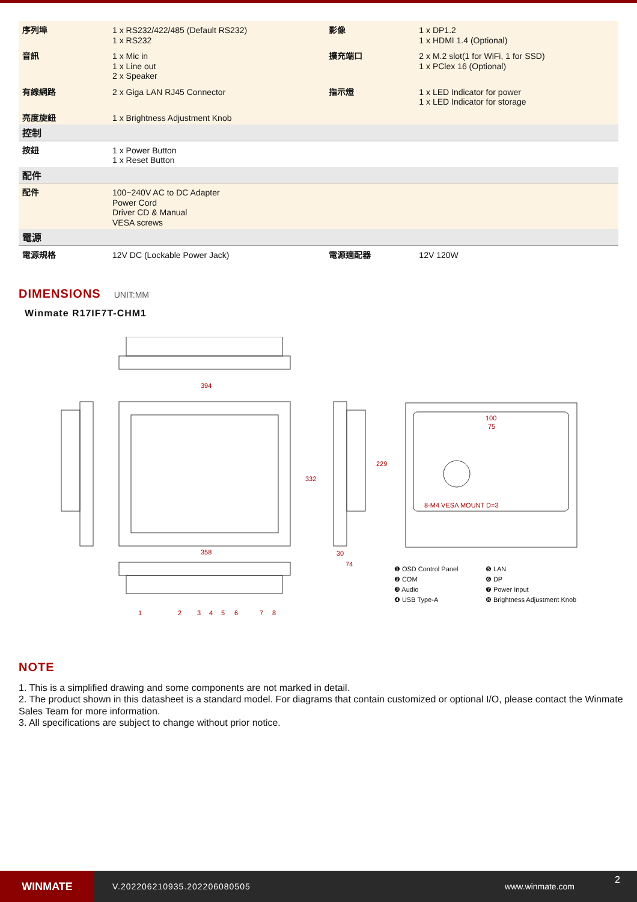| 序列埠 | 1 x RS232/422/485 (Default RS232) 1 x RS232 | 影像 | 1 x DP1.2 1 x HDMI 1.4 (Optional) |
| 音訊 | 1 x Mic in 1 x Line out 2 x Speaker | 擴充端口 | 2 x M.2 slot(1 for WiFi, 1 for SSD) 1 x PClex 16 (Optional) |
| 有線網路 | 2 x Giga LAN RJ45 Connector | 指示燈 | 1 x LED Indicator for power 1 x LED Indicator for storage |
| 亮度旋鈕 | 1 x Brightness Adjustment Knob | | |
| 控制 | | | |
| 按鈕 | 1 x Power Button 1 x Reset Button | | |
| 配件 | | | |
| 配件 | 100~240V AC to DC Adapter Power Cord Driver CD & Manual VESA screws | | |
| 電源 | | | |
| 電源規格 | 12V DC (Lockable Power Jack) | 電源適配器 | 12V 120W |
DIMENSIONS
UNIT:MM
Winmate R17IF7T-CHM1
394
358
332
229
30
74
100
75
8-M4 VESA MOUNT D=3
1
2
3
4
5
6
7
8
❶ OSD Control Panel ❺ LAN ❷ COM ❻ DP ❸ Audio ❼ Power Input ❹ USB Type-A ❽ Brightness Adjustment Knob
NOTE
1. This is a simplified drawing and some components are not marked in detail.
2. The product shown in this datasheet is a standard model. For diagrams that contain customized or optional I/O, please contact the Winmate Sales Team for more information.
3. All specifications are subject to change without prior notice.
WINMATE
V.202206210935.202206080505 www.winmate.com
2